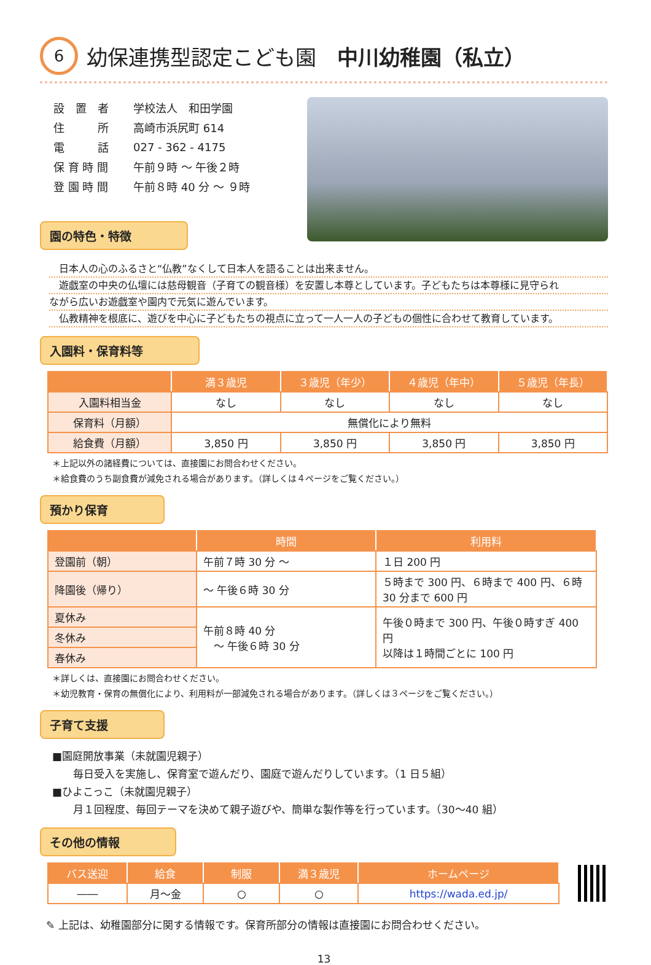6 幼保連携型認定こども園　中川幼稚園（私立）
| 設 置 者 | 学校法人 和田学園 |
| 住 所 | 高崎市浜尻町 614 |
| 電 話 | 027 - 362 - 4175 |
| 保 育 時 間 | 午前９時 ～ 午後２時 |
| 登 園 時 間 | 午前８時 40 分 ～ ９時 |
園の特色・特徴
　日本人の心のふるさと“仏教”なくして日本人を語ることは出来ません。
　遊戯室の中央の仏壇には慈母観音（子育ての観音様）を安置し本尊としています。子どもたちは本尊様に見守られ
ながら広いお遊戯室や園内で元気に遊んでいます。
　仏教精神を根底に、遊びを中心に子どもたちの視点に立って一人一人の子どもの個性に合わせて教育しています。
入園料・保育料等
| | 満３歳児 | ３歳児（年少） | ４歳児（年中） | ５歳児（年長） |
| --- | --- | --- | --- | --- |
| 入園料相当金 | なし | なし | なし | なし |
| 保育料（月額） | 無償化により無料 | | | |
| 給食費（月額） | 3,850 円 | 3,850 円 | 3,850 円 | 3,850 円 |
＊上記以外の諸経費については、直接園にお問合わせください。
＊給食費のうち副食費が減免される場合があります。（詳しくは４ページをご覧ください。）
預かり保育
| | 時間 | 利用料 |
| --- | --- | --- |
| 登園前（朝） | 午前７時 30 分 ～ | １日 200 円 |
| 降園後（帰り） | ～ 午後６時 30 分 | ５時まで 300 円、６時まで 400 円、６時 30 分まで 600 円 |
| 夏休み | 午前８時 40 分 ～ 午後６時 30 分 | 午後０時まで 300 円、午後０時すぎ 400 円 以降は１時間ごとに 100 円 |
| 冬休み | | |
| 春休み | | |
＊詳しくは、直接園にお問合わせください。
＊幼児教育・保育の無償化により、利用料が一部減免される場合があります。（詳しくは３ページをご覧ください。）
子育て支援
■園庭開放事業（未就園児親子）
　　毎日受入を実施し、保育室で遊んだり、園庭で遊んだりしています。（1 日５組）
■ひよこっこ（未就園児親子）
　　月１回程度、毎回テーマを決めて親子遊びや、簡単な製作等を行っています。（30～40 組）
その他の情報
| バス送迎 | 給食 | 制服 | 満３歳児 | ホームページ |
| --- | --- | --- | --- | --- |
| ―― | 月～金 | ○ | ○ | https://wada.ed.jp/ |
✎ 上記は、幼稚園部分に関する情報です。保育所部分の情報は直接園にお問合わせください。
13